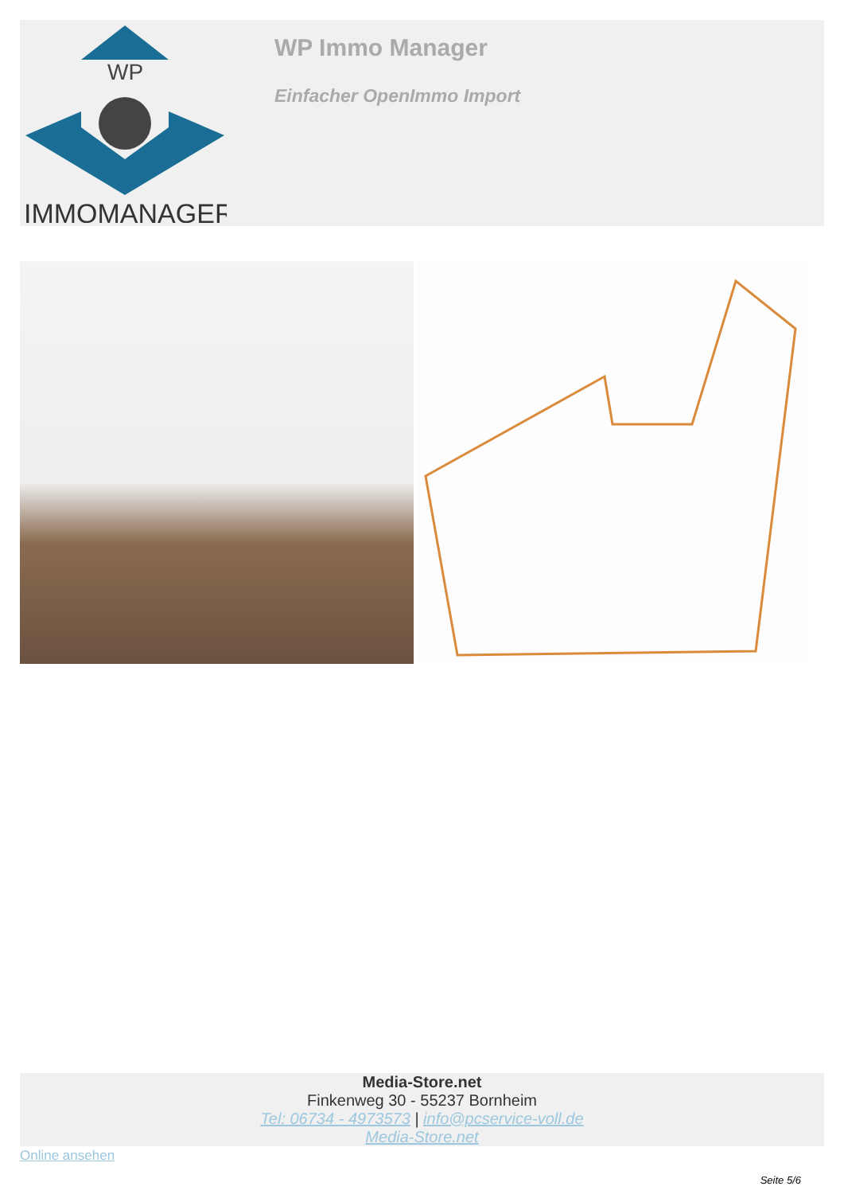WP
IMMOMANAGER
WP Immo Manager
Einfacher OpenImmo Import
Media-Store.net
Finkenweg 30 - 55237 Bornheim
Tel: 06734 - 4973573 | info@pcservice-voll.de
Media-Store.net
Online ansehen
Seite 5/6